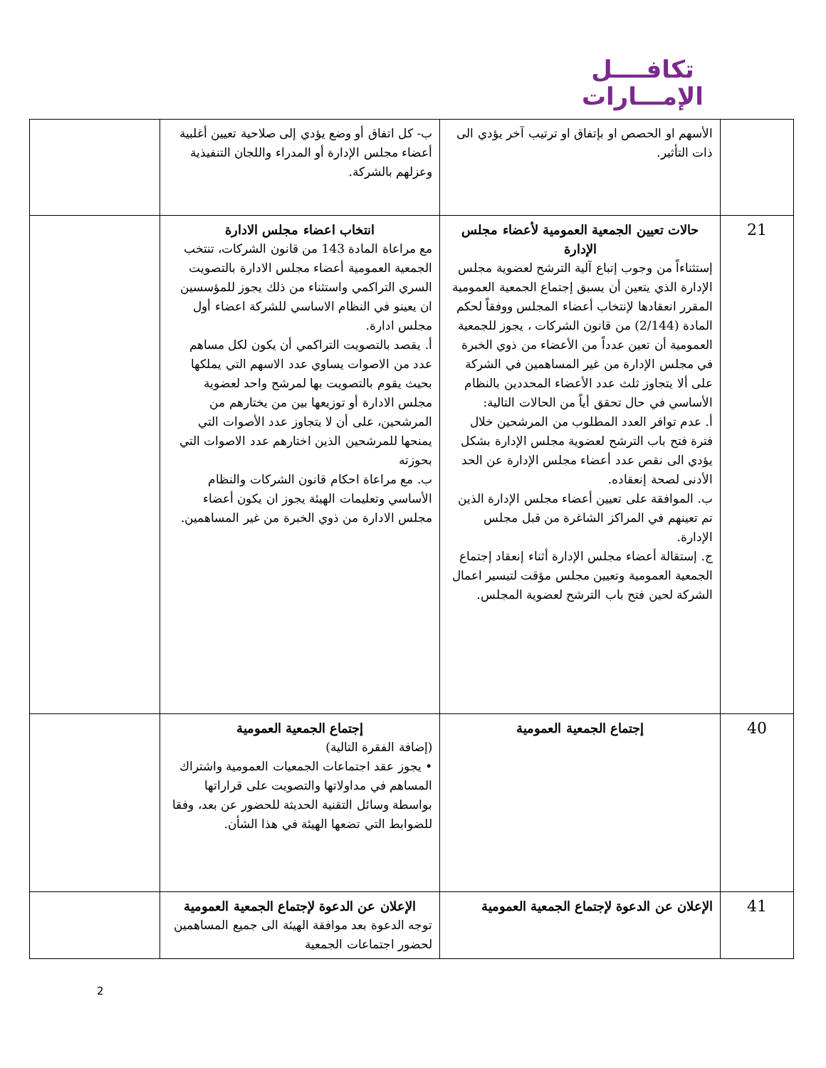تكافــــل
الإمـــارات
| | الأسهم او الحصص او بإتفاق او ترتيب آخر يؤدي الى ذات التأثير. | ب- كل اتفاق أو وضع يؤدي إلى صلاحية تعيين أغلبية أعضاء مجلس الإدارة أو المدراء واللجان التنفيذية وعزلهم بالشركة. | |
| 21 | حالات تعيين الجمعية العمومية لأعضاء مجلس الإدارة إستثناءاً من وجوب إتباع آلية الترشح لعضوية مجلس الإدارة الذي يتعين أن يسبق إجتماع الجمعية العمومية المقرر انعقادها لإنتخاب أعضاء المجلس ووفقاً لحكم المادة (2/144) من قانون الشركات ، يجوز للجمعية العمومية أن تعين عدداً من الأعضاء من ذوي الخبرة في مجلس الإدارة من غير المساهمين في الشركة على ألا يتجاوز ثلث عدد الأعضاء المحددين بالنظام الأساسي في حال تحقق أياً من الحالات التالية: أ. عدم توافر العدد المطلوب من المرشحين خلال فترة فتح باب الترشح لعضوية مجلس الإدارة بشكل يؤدي الى نقص عدد أعضاء مجلس الإدارة عن الحد الأدنى لصحة إنعقاده. ب. الموافقة على تعيين أعضاء مجلس الإدارة الذين تم تعينهم في المراكز الشاغرة من قبل مجلس الإدارة. ج. إستقالة أعضاء مجلس الإدارة أثناء إنعقاد إجتماع الجمعية العمومية وتعيين مجلس مؤقت لتيسير اعمال الشركة لحين فتح باب الترشح لعضوية المجلس. | انتخاب اعضاء مجلس الادارة مع مراعاة المادة 143 من قانون الشركات، تنتخب الجمعية العمومية أعضاء مجلس الادارة بالتصويت السري التراكمي واستثناء من ذلك يجوز للمؤسسين ان يعينو في النظام الاساسي للشركة اعضاء أول مجلس ادارة. أ. يقصد بالتصويت التراكمي أن يكون لكل مساهم عدد من الاصوات يساوي عدد الاسهم التي يملكها بحيث يقوم بالتصويت بها لمرشح واحد لعضوية مجلس الادارة أو توزيعها بين من يختارهم من المرشحين، على أن لا يتجاوز عدد الأصوات التي يمنحها للمرشحين الذين اختارهم عدد الاصوات التي بحوزته ب. مع مراعاة احكام قانون الشركات والنظام الأساسي وتعليمات الهيئة يجوز ان يكون أعضاء مجلس الادارة من ذوي الخبرة من غير المساهمين. | |
| 40 | إجتماع الجمعية العمومية | إجتماع الجمعية العمومية (إضافة الفقرة التالية) • يجوز عقد اجتماعات الجمعيات العمومية واشتراك المساهم في مداولاتها والتصويت على قراراتها بواسطة وسائل التقنية الحديثة للحضور عن بعد، وفقا للضوابط التي تضعها الهيئة في هذا الشأن. | |
| 41 | الإعلان عن الدعوة لإجتماع الجمعية العمومية | الإعلان عن الدعوة لإجتماع الجمعية العمومية توجه الدعوة بعد موافقة الهيئة الى جميع المساهمين لحضور اجتماعات الجمعية | |
2